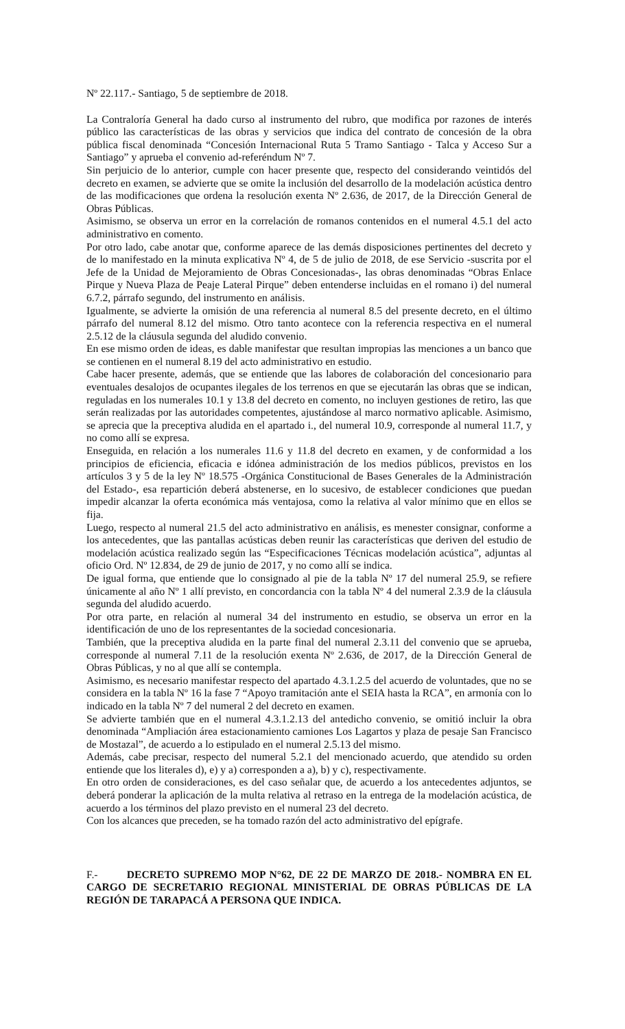Nº 22.117.- Santiago, 5 de septiembre de 2018.
La Contraloría General ha dado curso al instrumento del rubro, que modifica por razones de interés público las características de las obras y servicios que indica del contrato de concesión de la obra pública fiscal denominada “Concesión Internacional Ruta 5 Tramo Santiago - Talca y Acceso Sur a Santiago” y aprueba el convenio ad-referéndum Nº 7.
Sin perjuicio de lo anterior, cumple con hacer presente que, respecto del considerando veintidós del decreto en examen, se advierte que se omite la inclusión del desarrollo de la modelación acústica dentro de las modificaciones que ordena la resolución exenta Nº 2.636, de 2017, de la Dirección General de Obras Públicas.
Asimismo, se observa un error en la correlación de romanos contenidos en el numeral 4.5.1 del acto administrativo en comento.
Por otro lado, cabe anotar que, conforme aparece de las demás disposiciones pertinentes del decreto y de lo manifestado en la minuta explicativa Nº 4, de 5 de julio de 2018, de ese Servicio -suscrita por el Jefe de la Unidad de Mejoramiento de Obras Concesionadas-, las obras denominadas “Obras Enlace Pirque y Nueva Plaza de Peaje Lateral Pirque” deben entenderse incluidas en el romano i) del numeral 6.7.2, párrafo segundo, del instrumento en análisis.
Igualmente, se advierte la omisión de una referencia al numeral 8.5 del presente decreto, en el último párrafo del numeral 8.12 del mismo. Otro tanto acontece con la referencia respectiva en el numeral 2.5.12 de la cláusula segunda del aludido convenio.
En ese mismo orden de ideas, es dable manifestar que resultan impropias las menciones a un banco que se contienen en el numeral 8.19 del acto administrativo en estudio.
Cabe hacer presente, además, que se entiende que las labores de colaboración del concesionario para eventuales desalojos de ocupantes ilegales de los terrenos en que se ejecutarán las obras que se indican, reguladas en los numerales 10.1 y 13.8 del decreto en comento, no incluyen gestiones de retiro, las que serán realizadas por las autoridades competentes, ajustándose al marco normativo aplicable. Asimismo, se aprecia que la preceptiva aludida en el apartado i., del numeral 10.9, corresponde al numeral 11.7, y no como allí se expresa.
Enseguida, en relación a los numerales 11.6 y 11.8 del decreto en examen, y de conformidad a los principios de eficiencia, eficacia e idónea administración de los medios públicos, previstos en los artículos 3 y 5 de la ley Nº 18.575 -Orgánica Constitucional de Bases Generales de la Administración del Estado-, esa repartición deberá abstenerse, en lo sucesivo, de establecer condiciones que puedan impedir alcanzar la oferta económica más ventajosa, como la relativa al valor mínimo que en ellos se fija.
Luego, respecto al numeral 21.5 del acto administrativo en análisis, es menester consignar, conforme a los antecedentes, que las pantallas acústicas deben reunir las características que deriven del estudio de modelación acústica realizado según las “Especificaciones Técnicas modelación acústica”, adjuntas al oficio Ord. Nº 12.834, de 29 de junio de 2017, y no como allí se indica.
De igual forma, que entiende que lo consignado al pie de la tabla Nº 17 del numeral 25.9, se refiere únicamente al año Nº 1 allí previsto, en concordancia con la tabla Nº 4 del numeral 2.3.9 de la cláusula segunda del aludido acuerdo.
Por otra parte, en relación al numeral 34 del instrumento en estudio, se observa un error en la identificación de uno de los representantes de la sociedad concesionaria.
También, que la preceptiva aludida en la parte final del numeral 2.3.11 del convenio que se aprueba, corresponde al numeral 7.11 de la resolución exenta Nº 2.636, de 2017, de la Dirección General de Obras Públicas, y no al que allí se contempla.
Asimismo, es necesario manifestar respecto del apartado 4.3.1.2.5 del acuerdo de voluntades, que no se considera en la tabla Nº 16 la fase 7 “Apoyo tramitación ante el SEIA hasta la RCA”, en armonía con lo indicado en la tabla Nº 7 del numeral 2 del decreto en examen.
Se advierte también que en el numeral 4.3.1.2.13 del antedicho convenio, se omitió incluir la obra denominada “Ampliación área estacionamiento camiones Los Lagartos y plaza de pesaje San Francisco de Mostazal”, de acuerdo a lo estipulado en el numeral 2.5.13 del mismo.
Además, cabe precisar, respecto del numeral 5.2.1 del mencionado acuerdo, que atendido su orden entiende que los literales d), e) y a) corresponden a a), b) y c), respectivamente.
En otro orden de consideraciones, es del caso señalar que, de acuerdo a los antecedentes adjuntos, se deberá ponderar la aplicación de la multa relativa al retraso en la entrega de la modelación acústica, de acuerdo a los términos del plazo previsto en el numeral 23 del decreto.
Con los alcances que preceden, se ha tomado razón del acto administrativo del epígrafe.
F.- DECRETO SUPREMO MOP N°62, DE 22 DE MARZO DE 2018.- NOMBRA EN EL CARGO DE SECRETARIO REGIONAL MINISTERIAL DE OBRAS PÚBLICAS DE LA REGIÓN DE TARAPACÁ A PERSONA QUE INDICA.